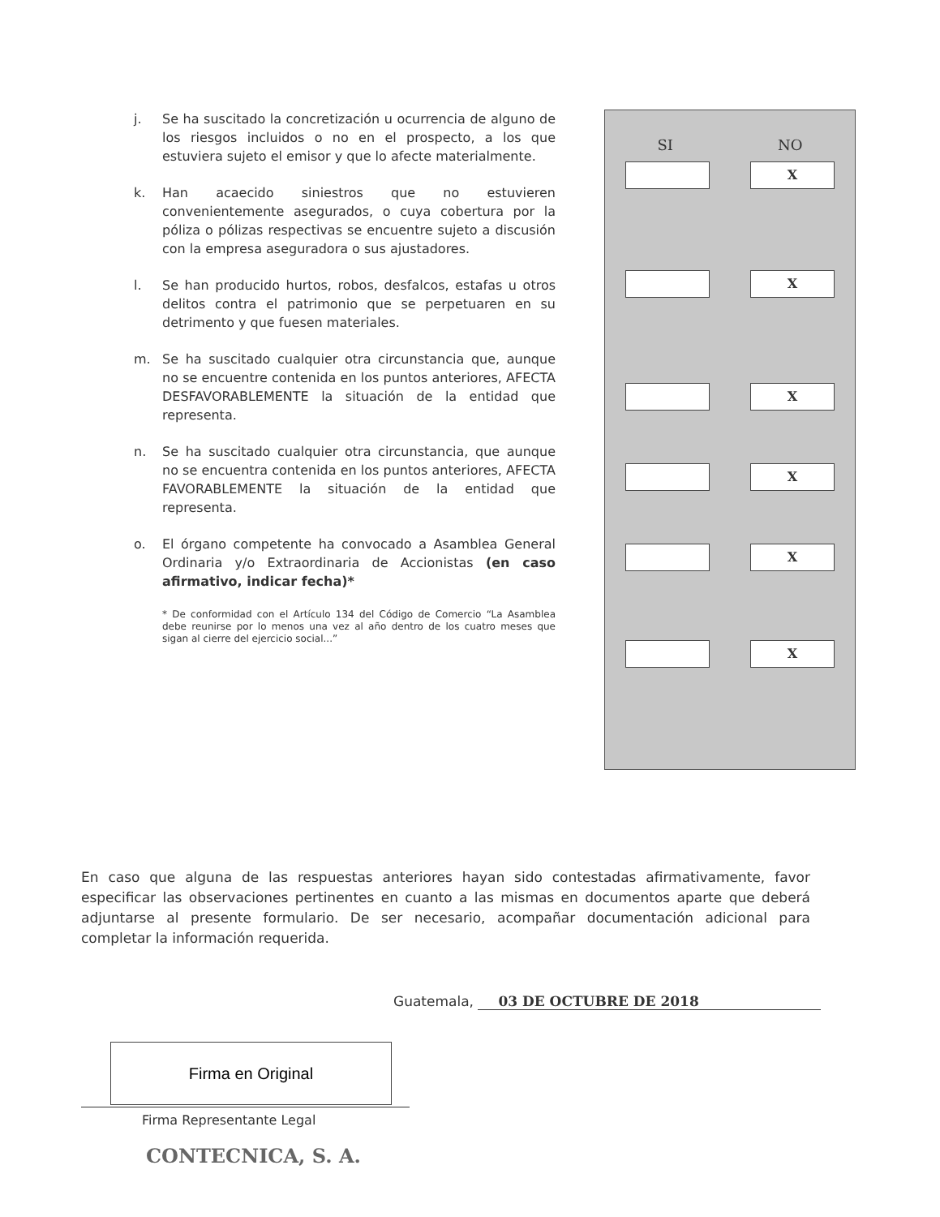j. Se ha suscitado la concretización u ocurrencia de alguno de los riesgos incluidos o no en el prospecto, a los que estuviera sujeto el emisor y que lo afecte materialmente.
k. Han acaecido siniestros que no estuvieren convenientemente asegurados, o cuya cobertura por la póliza o pólizas respectivas se encuentre sujeto a discusión con la empresa aseguradora o sus ajustadores.
l. Se han producido hurtos, robos, desfalcos, estafas u otros delitos contra el patrimonio que se perpetuaren en su detrimento y que fuesen materiales.
m. Se ha suscitado cualquier otra circunstancia que, aunque no se encuentre contenida en los puntos anteriores, AFECTA DESFAVORABLEMENTE la situación de la entidad que representa.
n. Se ha suscitado cualquier otra circunstancia, que aunque no se encuentra contenida en los puntos anteriores, AFECTA FAVORABLEMENTE la situación de la entidad que representa.
o. El órgano competente ha convocado a Asamblea General Ordinaria y/o Extraordinaria de Accionistas (en caso afirmativo, indicar fecha)*
* De conformidad con el Artículo 134 del Código de Comercio “La Asamblea debe reunirse por lo menos una vez al año dentro de los cuatro meses que sigan al cierre del ejercicio social...”
SI NO
X
X
X
X
X
X
En caso que alguna de las respuestas anteriores hayan sido contestadas afirmativamente, favor especificar las observaciones pertinentes en cuanto a las mismas en documentos aparte que deberá adjuntarse al presente formulario. De ser necesario, acompañar documentación adicional para completar la información requerida.
Guatemala, 03 DE OCTUBRE DE 2018
Firma en Original
Firma Representante Legal
CONTECNICA, S. A.